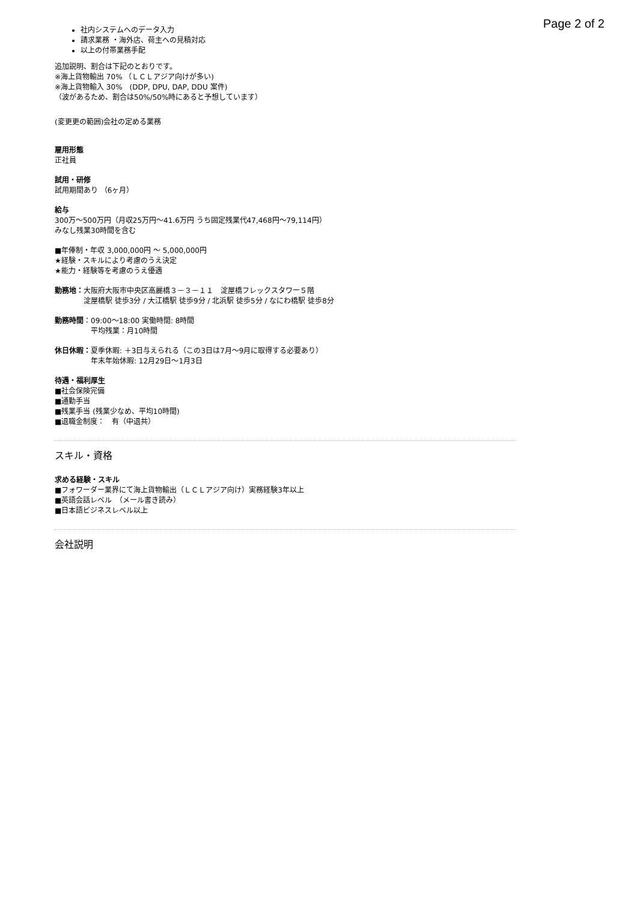Page 2 of 2
社内システムへのデータ入力
請求業務 ・海外店、荷主への見積対応
以上の付帯業務手配
追加説明、割合は下記のとおりです。
※海上貨物輸出 70% （ＬＣＬアジア向けが多い)
※海上貨物輸入 30%　(DDP, DPU, DAP, DDU 案件)
（波があるため、割合は50%/50%時にあると予想しています）
(変更更の範囲)会社の定める業務
雇用形態
正社員
試用・研修
試用期間あり （6ヶ月）
給与
300万〜500万円（月収25万円〜41.6万円 うち固定残業代47,468円〜79,114円）
みなし残業30時間を含む
■年俸制・年収 3,000,000円 〜 5,000,000円
★経験・スキルにより考慮のうえ決定
★能力・経験等を考慮のうえ優遇
勤務地： 大阪府大阪市中央区高麗橋３－３－１１　淀屋橋フレックスタワー５階
淀屋橋駅 徒歩3分 / 大江橋駅 徒歩9分 / 北浜駅 徒歩5分 / なにわ橋駅 徒歩8分
勤務時間 ：
09:00〜18:00 実働時間: 8時間
平均残業：月10時間
休日休暇： 夏季休暇: ＋3日与えられる（この3日は7月〜9月に取得する必要あり）
年末年始休暇: 12月29日〜1月3日
待遇・福利厚生
■社会保険完備
■通勤手当
■残業手当 (残業少なめ、平均10時間)
■退職金制度：　有（中退共）
スキル・資格
求める経験・スキル
■フォワーダー業界にて海上貨物輸出（ＬＣＬアジア向け）実務経験3年以上
■英語会話レベル　（メール書き読み）
■日本語ビジネスレベル以上
会社説明